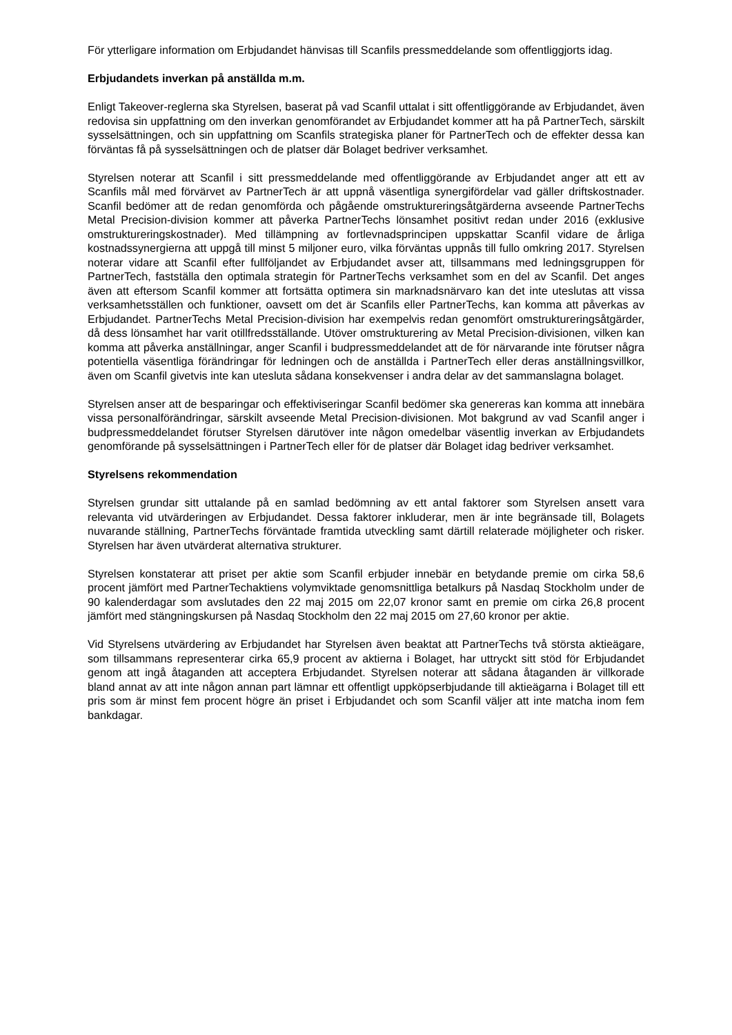För ytterligare information om Erbjudandet hänvisas till Scanfils pressmeddelande som offentliggjorts idag.
Erbjudandets inverkan på anställda m.m.
Enligt Takeover-reglerna ska Styrelsen, baserat på vad Scanfil uttalat i sitt offentliggörande av Erbjudandet, även redovisa sin uppfattning om den inverkan genomförandet av Erbjudandet kommer att ha på PartnerTech, särskilt sysselsättningen, och sin uppfattning om Scanfils strategiska planer för PartnerTech och de effekter dessa kan förväntas få på sysselsättningen och de platser där Bolaget bedriver verksamhet.
Styrelsen noterar att Scanfil i sitt pressmeddelande med offentliggörande av Erbjudandet anger att ett av Scanfils mål med förvärvet av PartnerTech är att uppnå väsentliga synergifördelar vad gäller driftskostnader. Scanfil bedömer att de redan genomförda och pågående omstruktureringsåtgärderna avseende PartnerTechs Metal Precision-division kommer att påverka PartnerTechs lönsamhet positivt redan under 2016 (exklusive omstruktureringskostnader). Med tillämpning av fortlevnadsprincipen uppskattar Scanfil vidare de årliga kostnadssynergierna att uppgå till minst 5 miljoner euro, vilka förväntas uppnås till fullo omkring 2017. Styrelsen noterar vidare att Scanfil efter fullföljandet av Erbjudandet avser att, tillsammans med ledningsgruppen för PartnerTech, fastställa den optimala strategin för PartnerTechs verksamhet som en del av Scanfil. Det anges även att eftersom Scanfil kommer att fortsätta optimera sin marknadsnärvaro kan det inte uteslutas att vissa verksamhetsställen och funktioner, oavsett om det är Scanfils eller PartnerTechs, kan komma att påverkas av Erbjudandet. PartnerTechs Metal Precision-division har exempelvis redan genomfört omstruktureringsåtgärder, då dess lönsamhet har varit otillfredsställande. Utöver omstrukturering av Metal Precision-divisionen, vilken kan komma att påverka anställningar, anger Scanfil i budpressmeddelandet att de för närvarande inte förutser några potentiella väsentliga förändringar för ledningen och de anställda i PartnerTech eller deras anställningsvillkor, även om Scanfil givetvis inte kan utesluta sådana konsekvenser i andra delar av det sammanslagna bolaget.
Styrelsen anser att de besparingar och effektiviseringar Scanfil bedömer ska genereras kan komma att innebära vissa personalförändringar, särskilt avseende Metal Precision-divisionen. Mot bakgrund av vad Scanfil anger i budpressmeddelandet förutser Styrelsen därutöver inte någon omedelbar väsentlig inverkan av Erbjudandets genomförande på sysselsättningen i PartnerTech eller för de platser där Bolaget idag bedriver verksamhet.
Styrelsens rekommendation
Styrelsen grundar sitt uttalande på en samlad bedömning av ett antal faktorer som Styrelsen ansett vara relevanta vid utvärderingen av Erbjudandet. Dessa faktorer inkluderar, men är inte begränsade till, Bolagets nuvarande ställning, PartnerTechs förväntade framtida utveckling samt därtill relaterade möjligheter och risker. Styrelsen har även utvärderat alternativa strukturer.
Styrelsen konstaterar att priset per aktie som Scanfil erbjuder innebär en betydande premie om cirka 58,6 procent jämfört med PartnerTechaktiens volymviktade genomsnittliga betalkurs på Nasdaq Stockholm under de 90 kalenderdagar som avslutades den 22 maj 2015 om 22,07 kronor samt en premie om cirka 26,8 procent jämfört med stängningskursen på Nasdaq Stockholm den 22 maj 2015 om 27,60 kronor per aktie.
Vid Styrelsens utvärdering av Erbjudandet har Styrelsen även beaktat att PartnerTechs två största aktieägare, som tillsammans representerar cirka 65,9 procent av aktierna i Bolaget, har uttryckt sitt stöd för Erbjudandet genom att ingå åtaganden att acceptera Erbjudandet. Styrelsen noterar att sådana åtaganden är villkorade bland annat av att inte någon annan part lämnar ett offentligt uppköpserbjudande till aktieägarna i Bolaget till ett pris som är minst fem procent högre än priset i Erbjudandet och som Scanfil väljer att inte matcha inom fem bankdagar.